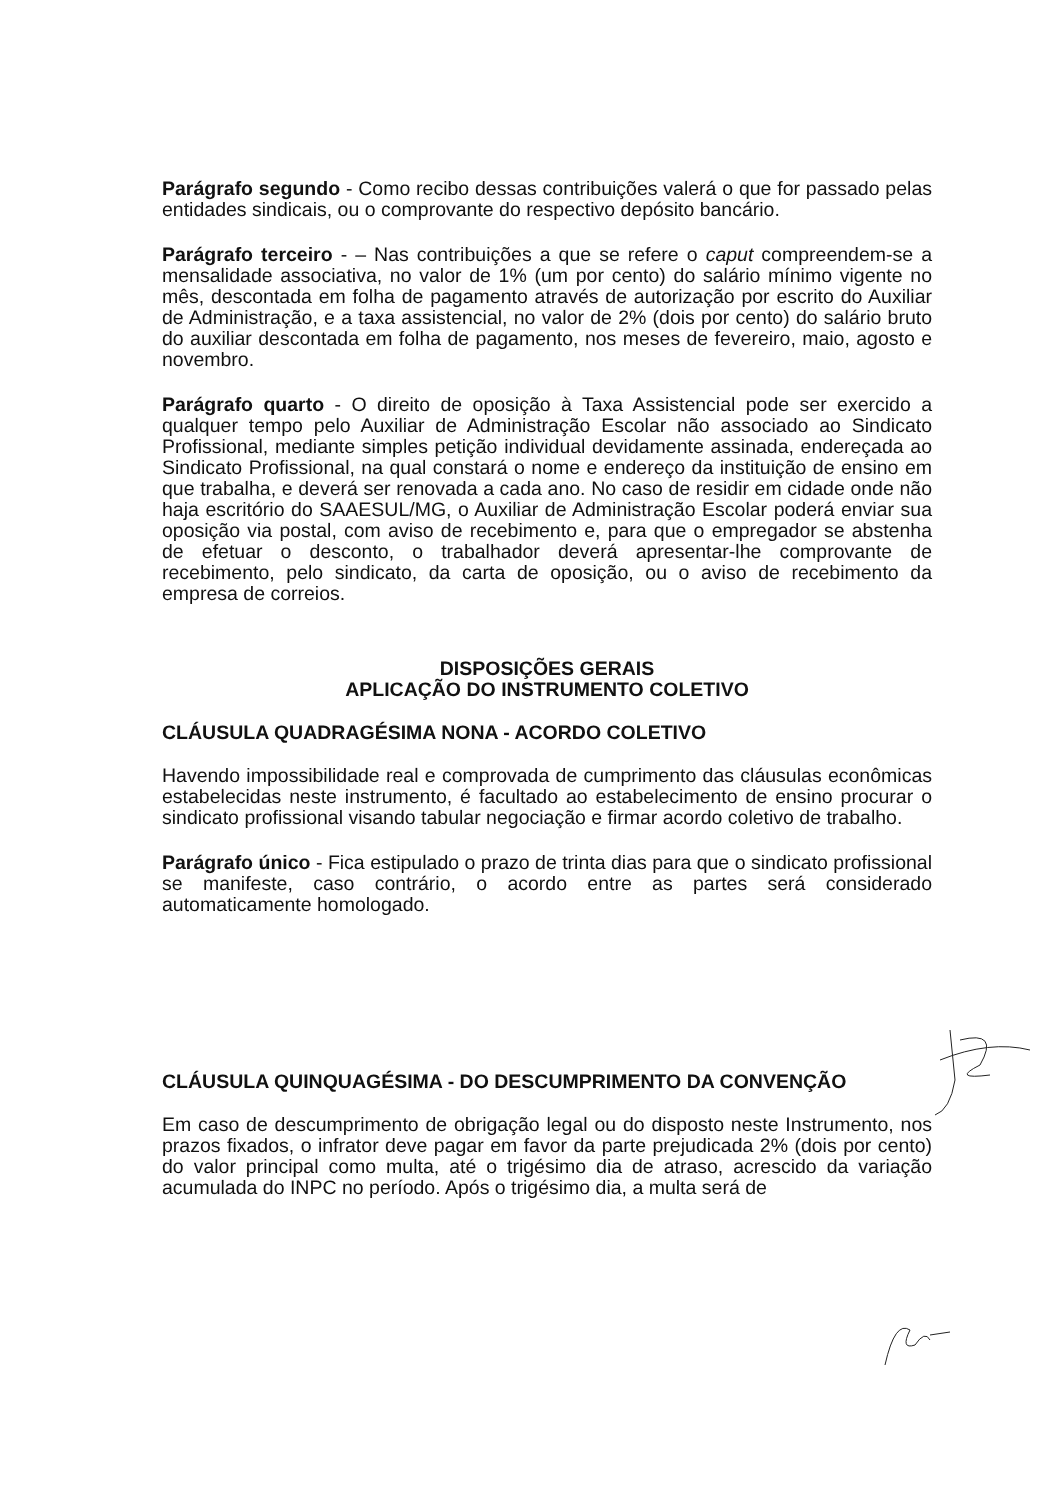Parágrafo segundo - Como recibo dessas contribuições valerá o que for passado pelas entidades sindicais, ou o comprovante do respectivo depósito bancário.
Parágrafo terceiro - – Nas contribuições a que se refere o caput compreendem-se a mensalidade associativa, no valor de 1% (um por cento) do salário mínimo vigente no mês, descontada em folha de pagamento através de autorização por escrito do Auxiliar de Administração, e a taxa assistencial, no valor de 2% (dois por cento) do salário bruto do auxiliar descontada em folha de pagamento, nos meses de fevereiro, maio, agosto e novembro.
Parágrafo quarto - O direito de oposição à Taxa Assistencial pode ser exercido a qualquer tempo pelo Auxiliar de Administração Escolar não associado ao Sindicato Profissional, mediante simples petição individual devidamente assinada, endereçada ao Sindicato Profissional, na qual constará o nome e endereço da instituição de ensino em que trabalha, e deverá ser renovada a cada ano. No caso de residir em cidade onde não haja escritório do SAAESUL/MG, o Auxiliar de Administração Escolar poderá enviar sua oposição via postal, com aviso de recebimento e, para que o empregador se abstenha de efetuar o desconto, o trabalhador deverá apresentar-lhe comprovante de recebimento, pelo sindicato, da carta de oposição, ou o aviso de recebimento da empresa de correios.
DISPOSIÇÕES GERAIS
APLICAÇÃO DO INSTRUMENTO COLETIVO
CLÁUSULA QUADRAGÉSIMA NONA - ACORDO COLETIVO
Havendo impossibilidade real e comprovada de cumprimento das cláusulas econômicas estabelecidas neste instrumento, é facultado ao estabelecimento de ensino procurar o sindicato profissional visando tabular negociação e firmar acordo coletivo de trabalho.
Parágrafo único - Fica estipulado o prazo de trinta dias para que o sindicato profissional se manifeste, caso contrário, o acordo entre as partes será considerado automaticamente homologado.
CLÁUSULA QUINQUAGÉSIMA - DO DESCUMPRIMENTO DA CONVENÇÃO
Em caso de descumprimento de obrigação legal ou do disposto neste Instrumento, nos prazos fixados, o infrator deve pagar em favor da parte prejudicada 2% (dois por cento) do valor principal como multa, até o trigésimo dia de atraso, acrescido da variação acumulada do INPC no período. Após o trigésimo dia, a multa será de